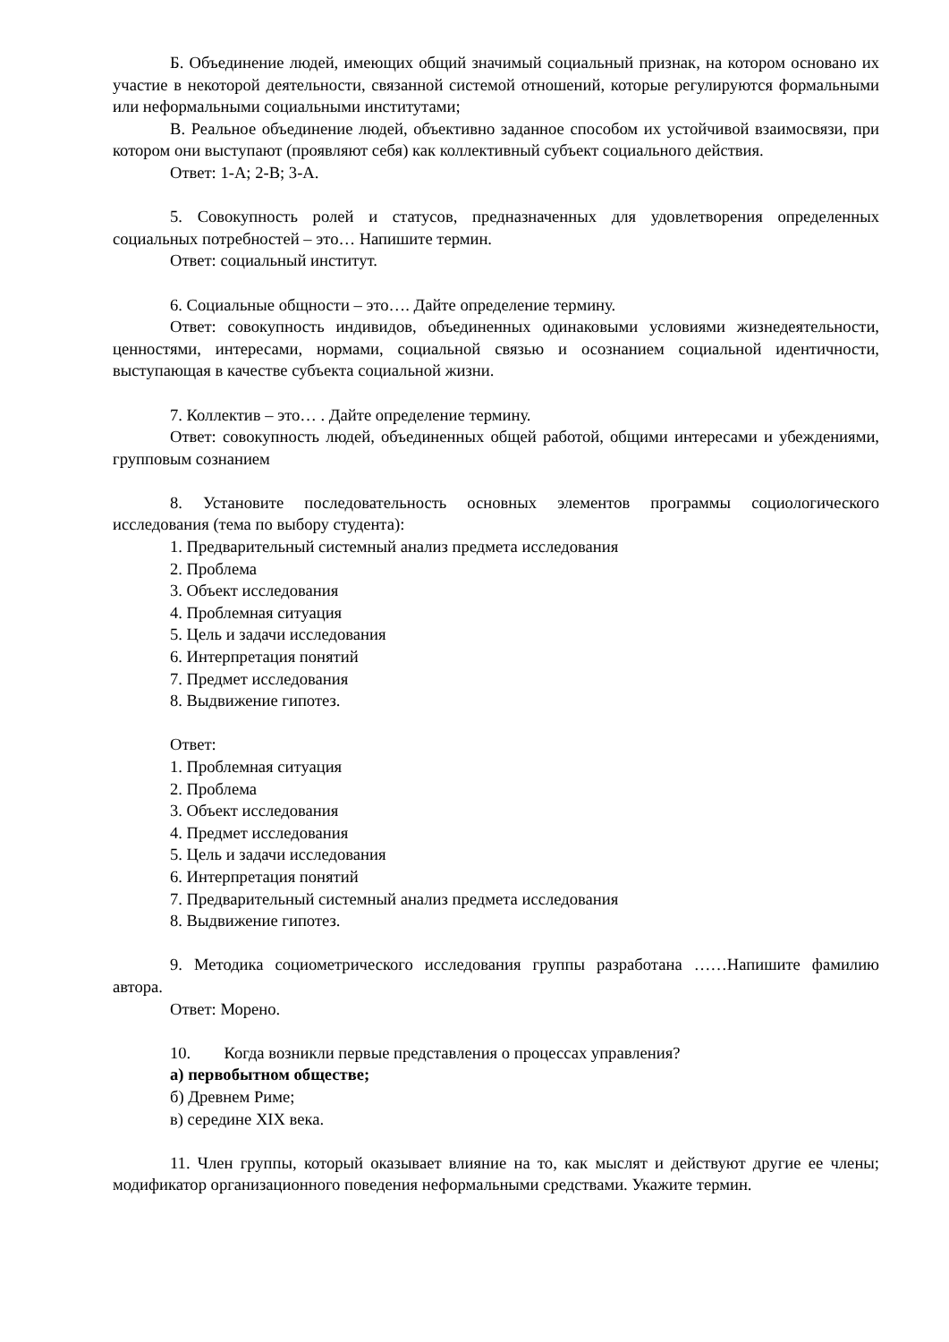Б. Объединение людей, имеющих общий значимый социальный признак, на котором основано их участие в некоторой деятельности, связанной системой отношений, которые регулируются формальными или неформальными социальными институтами;
В. Реальное объединение людей, объективно заданное способом их устойчивой взаимосвязи, при котором они выступают (проявляют себя) как коллективный субъект социального действия.
Ответ: 1-А; 2-В; 3-А.
5. Совокупность ролей и статусов, предназначенных для удовлетворения определенных социальных потребностей – это… Напишите термин.
Ответ: социальный институт.
6. Социальные общности – это…. Дайте определение термину.
Ответ: совокупность индивидов, объединенных одинаковыми условиями жизнедеятельности, ценностями, интересами, нормами, социальной связью и осознанием социальной идентичности, выступающая в качестве субъекта социальной жизни.
7. Коллектив – это… . Дайте определение термину.
Ответ: совокупность людей, объединенных общей работой, общими интересами и убеждениями, групповым сознанием
8. Установите последовательность основных элементов программы социологического исследования (тема по выбору студента):
1. Предварительный системный анализ предмета исследования
2. Проблема
3. Объект исследования
4. Проблемная ситуация
5. Цель и задачи исследования
6. Интерпретация понятий
7. Предмет исследования
8. Выдвижение гипотез.
Ответ:
1. Проблемная ситуация
2. Проблема
3. Объект исследования
4. Предмет исследования
5. Цель и задачи исследования
6. Интерпретация понятий
7. Предварительный системный анализ предмета исследования
8. Выдвижение гипотез.
9. Методика социометрического исследования группы разработана ……Напишите фамилию автора.
Ответ: Морено.
10. Когда возникли первые представления о процессах управления?
а) первобытном обществе;
б) Древнем Риме;
в) середине XIX века.
11. Член группы, который оказывает влияние на то, как мыслят и действуют другие ее члены; модификатор организационного поведения неформальными средствами. Укажите термин.